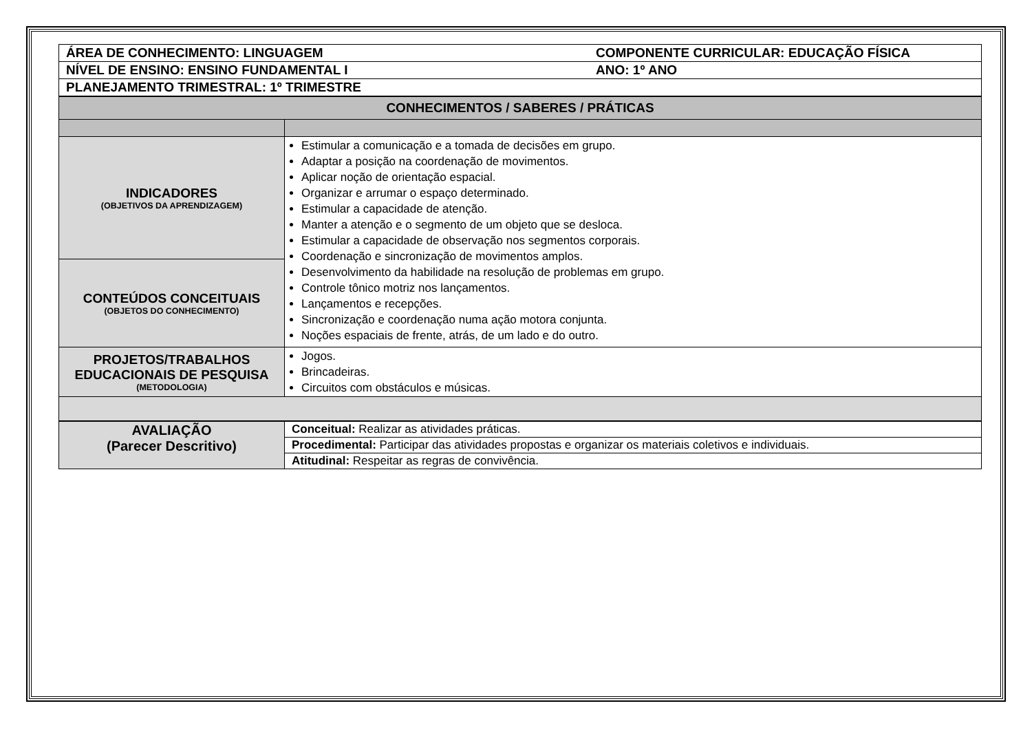| ÁREA DE CONHECIMENTO: LINGUAGEM | COMPONENTE CURRICULAR: EDUCAÇÃO FÍSICA |
| NÍVEL DE ENSINO: ENSINO FUNDAMENTAL I | ANO: 1º ANO |
| PLANEJAMENTO TRIMESTRAL: 1º TRIMESTRE | |
| CONHECIMENTOS / SABERES / PRÁTICAS | |
| INDICADORES (OBJETIVOS DA APRENDIZAGEM) | Estimular a comunicação e a tomada de decisões em grupo. Adaptar a posição na coordenação de movimentos. Aplicar noção de orientação espacial. Organizar e arrumar o espaço determinado. Estimular a capacidade de atenção. Manter a atenção e o segmento de um objeto que se desloca. Estimular a capacidade de observação nos segmentos corporais. Coordenação e sincronização de movimentos amplos. Desenvolvimento da habilidade na resolução de problemas em grupo. Controle tônico motriz nos lançamentos. Lançamentos e recepções. Sincronização e coordenação numa ação motora conjunta. Noções espaciais de frente, atrás, de um lado e do outro. |
| CONTEÚDOS CONCEITUAIS (OBJETOS DO CONHECIMENTO) | |
| PROJETOS/TRABALHOS EDUCACIONAIS DE PESQUISA (METODOLOGIA) | Jogos. Brincadeiras. Circuitos com obstáculos e músicas. |
| AVALIAÇÃO (Parecer Descritivo) | Conceitual: Realizar as atividades práticas. |
| | Procedimental: Participar das atividades propostas e organizar os materiais coletivos e individuais. |
| | Atitudinal: Respeitar as regras de convivência. |